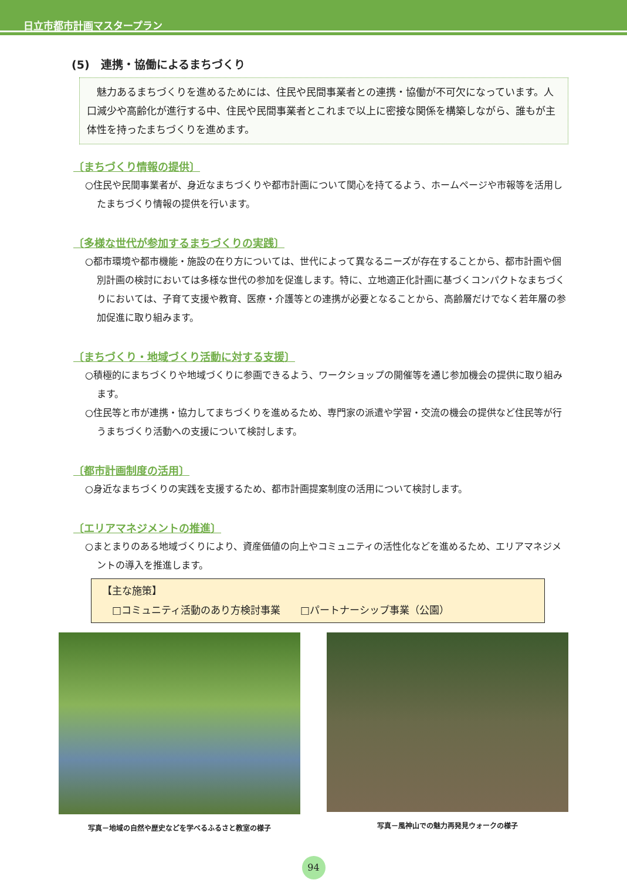日立市都市計画マスタープラン
(5)　連携・協働によるまちづくり
　魅力あるまちづくりを進めるためには、住民や民間事業者との連携・協働が不可欠になっています。人口減少や高齢化が進行する中、住民や民間事業者とこれまで以上に密接な関係を構築しながら、誰もが主体性を持ったまちづくりを進めます。
〔まちづくり情報の提供〕
○住民や民間事業者が、身近なまちづくりや都市計画について関心を持てるよう、ホームページや市報等を活用したまちづくり情報の提供を行います。
〔多様な世代が参加するまちづくりの実践〕
○都市環境や都市機能・施設の在り方については、世代によって異なるニーズが存在することから、都市計画や個別計画の検討においては多様な世代の参加を促進します。特に、立地適正化計画に基づくコンパクトなまちづくりにおいては、子育て支援や教育、医療・介護等との連携が必要となることから、高齢層だけでなく若年層の参加促進に取り組みます。
〔まちづくり・地域づくり活動に対する支援〕
○積極的にまちづくりや地域づくりに参画できるよう、ワークショップの開催等を通じ参加機会の提供に取り組みます。
○住民等と市が連携・協力してまちづくりを進めるため、専門家の派遣や学習・交流の機会の提供など住民等が行うまちづくり活動への支援について検討します。
〔都市計画制度の活用〕
○身近なまちづくりの実践を支援するため、都市計画提案制度の活用について検討します。
〔エリアマネジメントの推進〕
○まとまりのある地域づくりにより、資産価値の向上やコミュニティの活性化などを進めるため、エリアマネジメントの導入を推進します。
【主な施策】
　□コミュニティ活動のあり方検討事業　　□パートナーシップ事業（公園）
写真－地域の自然や歴史などを学べるふるさと教室の様子 写真－風神山での魅力再発見ウォークの様子
94